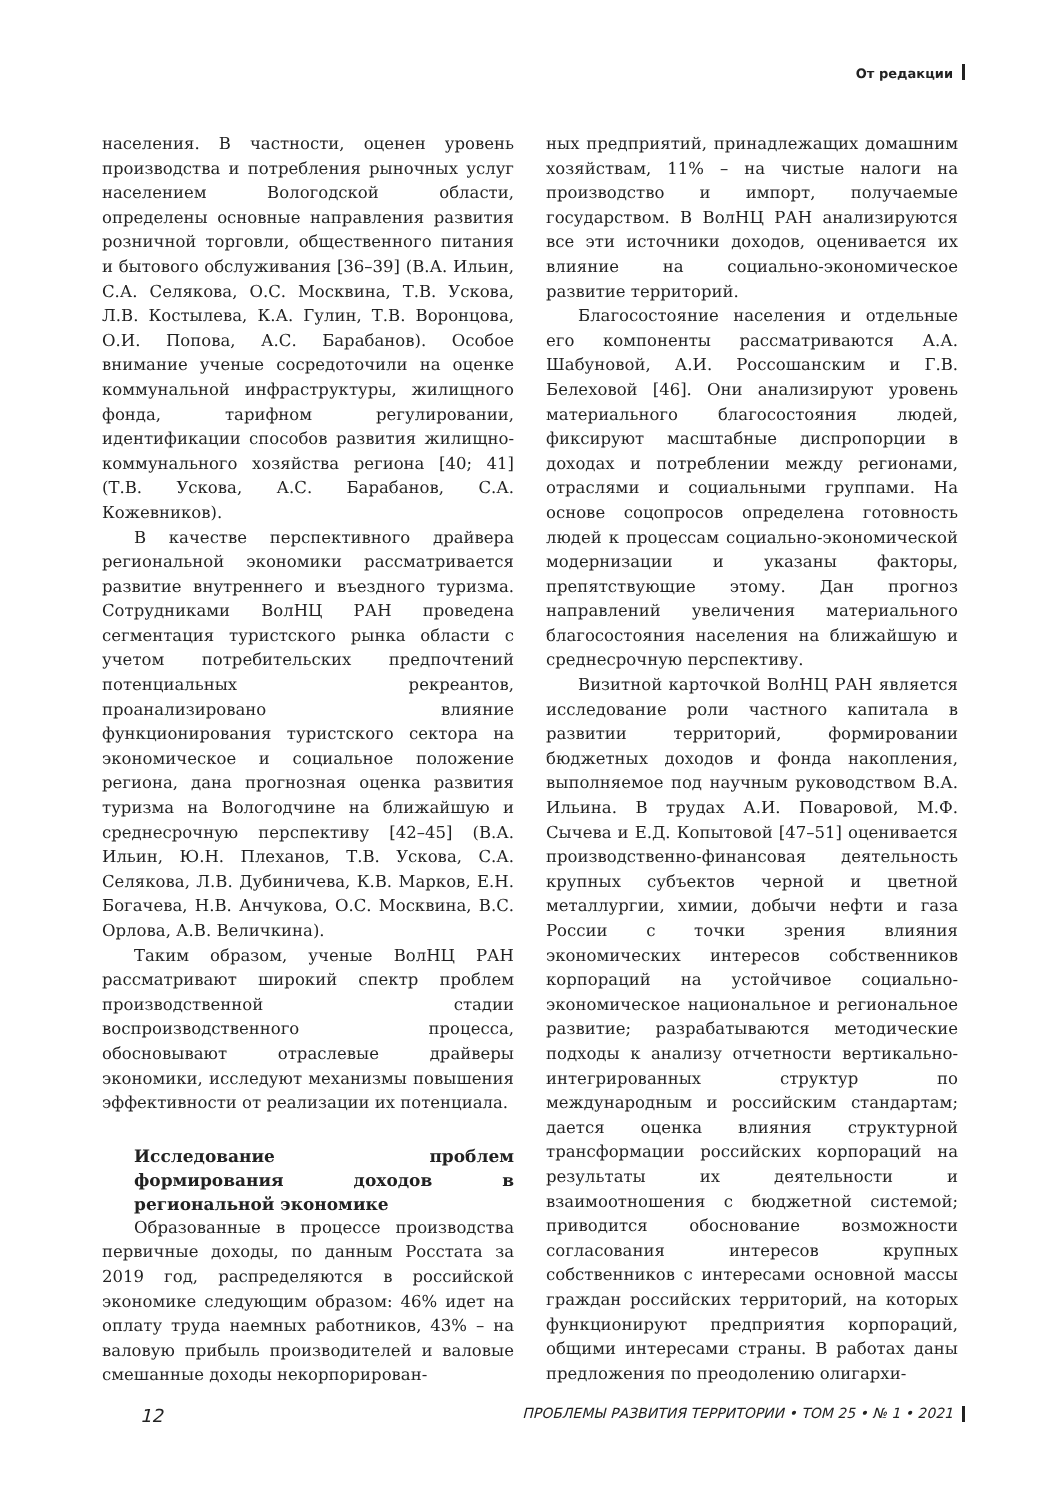От редакции
населения. В частности, оценен уровень производства и потребления рыночных услуг населением Вологодской области, определены основные направления развития розничной торговли, общественного питания и бытового обслуживания [36–39] (В.А. Ильин, С.А. Селякова, О.С. Москвина, Т.В. Ускова, Л.В. Костылева, К.А. Гулин, Т.В. Воронцова, О.И. Попова, А.С. Барабанов). Особое внимание ученые сосредоточили на оценке коммунальной инфраструктуры, жилищного фонда, тарифном регулировании, идентификации способов развития жилищно-коммунального хозяйства региона [40; 41] (Т.В. Ускова, А.С. Барабанов, С.А. Кожевников).
В качестве перспективного драйвера региональной экономики рассматривается развитие внутреннего и въездного туризма. Сотрудниками ВолНЦ РАН проведена сегментация туристского рынка области с учетом потребительских предпочтений потенциальных рекреантов, проанализировано влияние функционирования туристского сектора на экономическое и социальное положение региона, дана прогнозная оценка развития туризма на Вологодчине на ближайшую и среднесрочную перспективу [42–45] (В.А. Ильин, Ю.Н. Плеханов, Т.В. Ускова, С.А. Селякова, Л.В. Дубиничева, К.В. Марков, Е.Н. Богачева, Н.В. Анчукова, О.С. Москвина, В.С. Орлова, А.В. Величкина).
Таким образом, ученые ВолНЦ РАН рассматривают широкий спектр проблем производственной стадии воспроизводственного процесса, обосновывают отраслевые драйверы экономики, исследуют механизмы повышения эффективности от реализации их потенциала.
Исследование проблем формирования доходов в региональной экономике
Образованные в процессе производства первичные доходы, по данным Росстата за 2019 год, распределяются в российской экономике следующим образом: 46% идет на оплату труда наемных работников, 43% – на валовую прибыль производителей и валовые смешанные доходы некорпорирован-
ных предприятий, принадлежащих домашним хозяйствам, 11% – на чистые налоги на производство и импорт, получаемые государством. В ВолНЦ РАН анализируются все эти источники доходов, оценивается их влияние на социально-экономическое развитие территорий.
Благосостояние населения и отдельные его компоненты рассматриваются А.А. Шабуновой, А.И. Россошанским и Г.В. Белеховой [46]. Они анализируют уровень материального благосостояния людей, фиксируют масштабные диспропорции в доходах и потреблении между регионами, отраслями и социальными группами. На основе соцопросов определена готовность людей к процессам социально-экономической модернизации и указаны факторы, препятствующие этому. Дан прогноз направлений увеличения материального благосостояния населения на ближайшую и среднесрочную перспективу.
Визитной карточкой ВолНЦ РАН является исследование роли частного капитала в развитии территорий, формировании бюджетных доходов и фонда накопления, выполняемое под научным руководством В.А. Ильина. В трудах А.И. Поваровой, М.Ф. Сычева и Е.Д. Копытовой [47–51] оценивается производственно-финансовая деятельность крупных субъектов черной и цветной металлургии, химии, добычи нефти и газа России с точки зрения влияния экономических интересов собственников корпораций на устойчивое социально-экономическое национальное и региональное развитие; разрабатываются методические подходы к анализу отчетности вертикально-интегрированных структур по международным и российским стандартам; дается оценка влияния структурной трансформации российских корпораций на результаты их деятельности и взаимоотношения с бюджетной системой; приводится обоснование возможности согласования интересов крупных собственников с интересами основной массы граждан российских территорий, на которых функционируют предприятия корпораций, общими интересами страны. В работах даны предложения по преодолению олигархи-
12 ПРОБЛЕМЫ РАЗВИТИЯ ТЕРРИТОРИИ • ТОМ 25 • № 1 • 2021